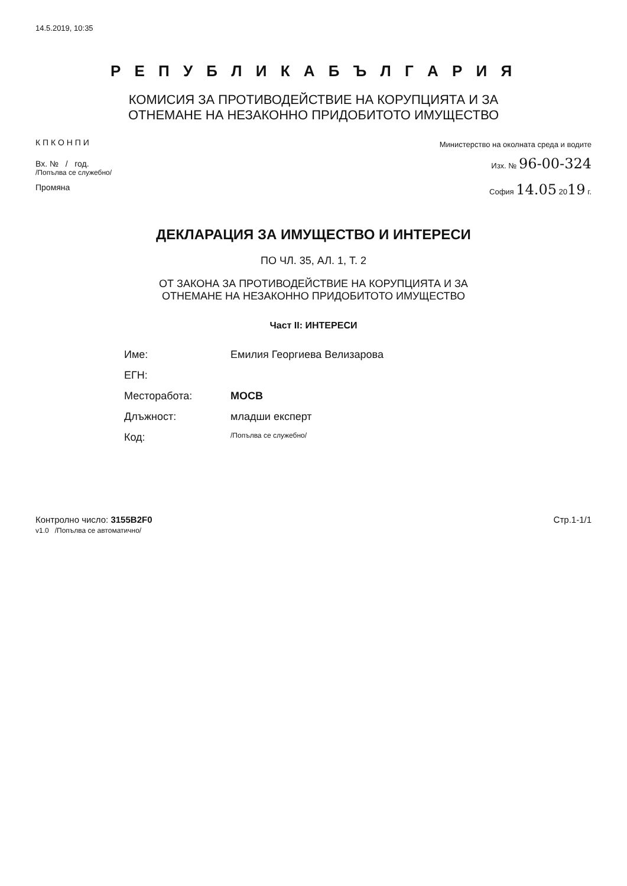14.5.2019, 10:35
Р Е П У Б Л И К А Б Ъ Л Г А Р И Я
КОМИСИЯ ЗА ПРОТИВОДЕЙСТВИЕ НА КОРУПЦИЯТА И ЗА
ОТНЕМАНЕ НА НЕЗАКОННО ПРИДОБИТОТО ИМУЩЕСТВО
К П К О Н П И
Вх. № / год.
/Попълва се служебно/
Промяна
Министерство на околната среда и водите
Изх. № 96-00-324
София 14.05 2019 г.
ДЕКЛАРАЦИЯ ЗА ИМУЩЕСТВО И ИНТЕРЕСИ
ПО ЧЛ. 35, АЛ. 1, Т. 2
ОТ ЗАКОНА ЗА ПРОТИВОДЕЙСТВИЕ НА КОРУПЦИЯТА И ЗА
ОТНЕМАНЕ НА НЕЗАКОННО ПРИДОБИТОТО ИМУЩЕСТВО
Част II: ИНТЕРЕСИ
Име: Емилия Георгиева Велизарова
ЕГН:
Месторабота: МОСВ
Длъжност: младши експерт
Код: /Попълва се служебно/
Контролно число: 3155B2F0
v1.0 /Попълва се автоматично/
Стр.1-1/1